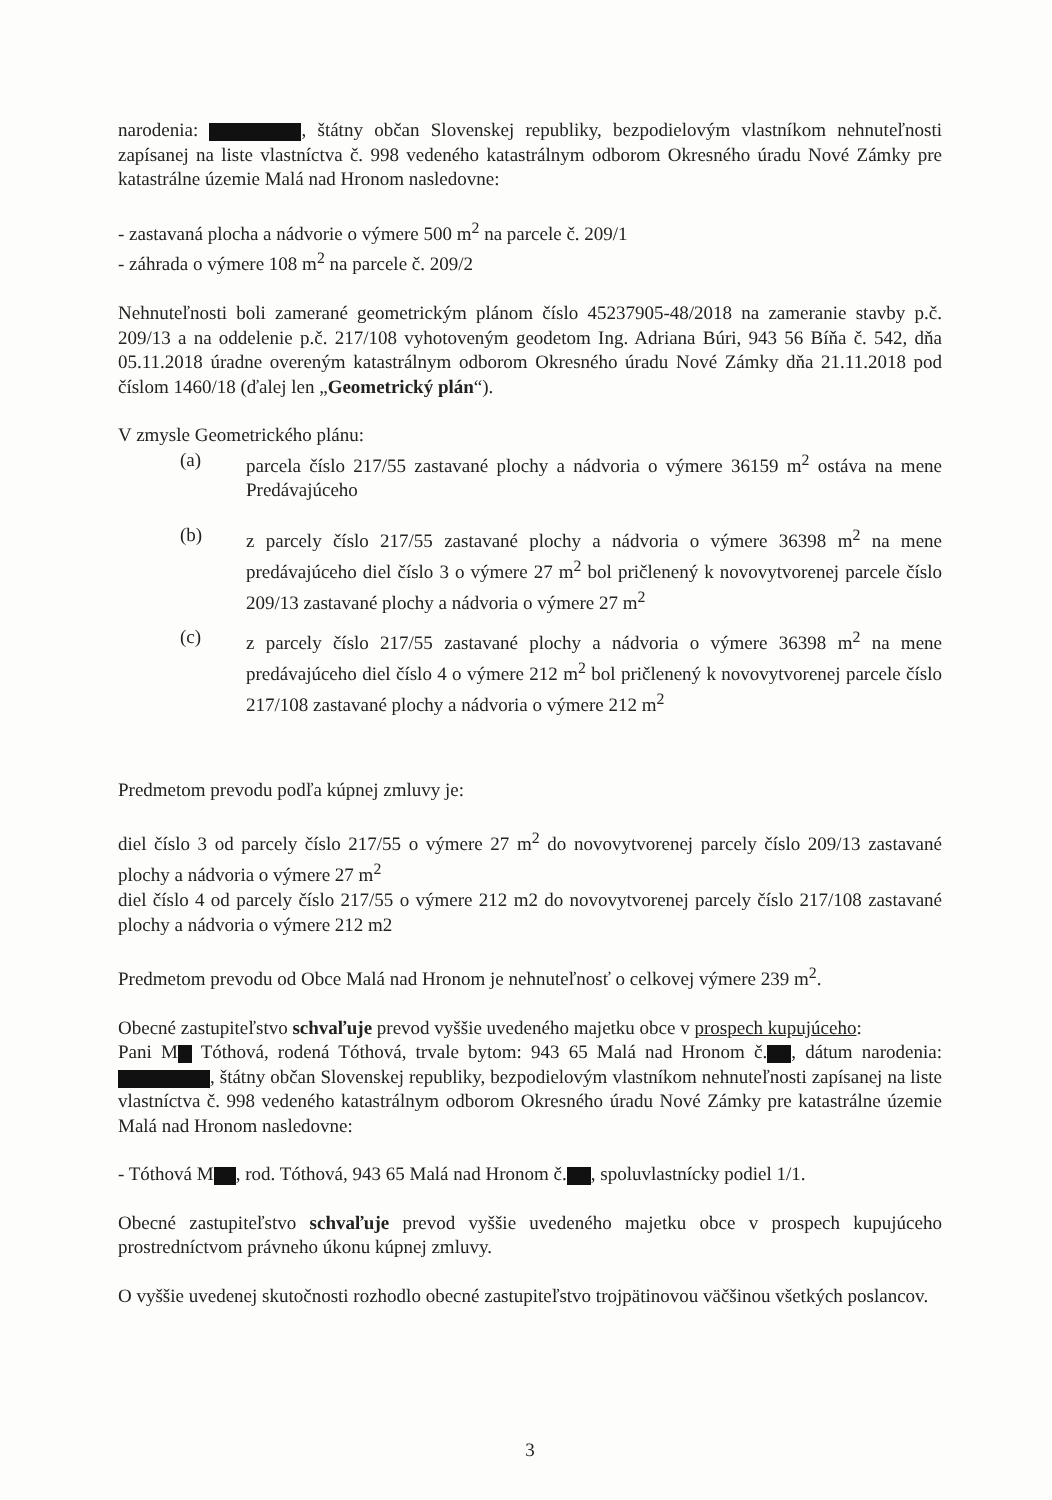narodenia: , štátny občan Slovenskej republiky, bezpodielovým vlastníkom nehnuteľnosti zapísanej na liste vlastníctva č. 998 vedeného katastrálnym odborom Okresného úradu Nové Zámky pre katastrálne územie Malá nad Hronom nasledovne:
- zastavaná plocha a nádvorie o výmere 500 m<sup>2</sup> na parcele č. 209/1
- záhrada o výmere 108 m<sup>2</sup> na parcele č. 209/2
Nehnuteľnosti boli zamerané geometrickým plánom číslo 45237905-48/2018 na zameranie stavby p.č. 209/13 a na oddelenie p.č. 217/108 vyhotoveným geodetom Ing. Adriana Búri, 943 56 Bíňa č. 542, dňa 05.11.2018 úradne overeným katastrálnym odborom Okresného úradu Nové Zámky dňa 21.11.2018 pod číslom 1460/18 (ďalej len „Geometrický plán“).
V zmysle Geometrického plánu:
(a) parcela číslo 217/55 zastavané plochy a nádvoria o výmere 36159 m<sup>2</sup> ostáva na mene Predávajúceho
(b) z parcely číslo 217/55 zastavané plochy a nádvoria o výmere 36398 m<sup>2</sup> na mene predávajúceho diel číslo 3 o výmere 27 m<sup>2</sup> bol pričlenený k novovytvorenej parcele číslo 209/13 zastavané plochy a nádvoria o výmere 27 m<sup>2</sup>
(c) z parcely číslo 217/55 zastavané plochy a nádvoria o výmere 36398 m<sup>2</sup> na mene predávajúceho diel číslo 4 o výmere 212 m<sup>2</sup> bol pričlenený k novovytvorenej parcele číslo 217/108 zastavané plochy a nádvoria o výmere 212 m<sup>2</sup>
Predmetom prevodu podľa kúpnej zmluvy je:
diel číslo 3 od parcely číslo 217/55 o výmere 27 m<sup>2</sup> do novovytvorenej parcely číslo 209/13 zastavané plochy a nádvoria o výmere 27 m<sup>2</sup>
diel číslo 4 od parcely číslo 217/55 o výmere 212 m2 do novovytvorenej parcely číslo 217/108 zastavané plochy a nádvoria o výmere 212 m2
Predmetom prevodu od Obce Malá nad Hronom je nehnuteľnosť o celkovej výmere 239 m<sup>2</sup>.
Obecné zastupiteľstvo schvaľuje prevod vyššie uvedeného majetku obce v prospech kupujúceho:
Pani M Tóthová, rodená Tóthová, trvale bytom: 943 65 Malá nad Hronom č. , dátum narodenia: , štátny občan Slovenskej republiky, bezpodielovým vlastníkom nehnuteľnosti zapísanej na liste vlastníctva č. 998 vedeného katastrálnym odborom Okresného úradu Nové Zámky pre katastrálne územie Malá nad Hronom nasledovne:
- Tóthová M , rod. Tóthová, 943 65 Malá nad Hronom č. , spoluvlastnícky podiel 1/1.
Obecné zastupiteľstvo schvaľuje prevod vyššie uvedeného majetku obce v prospech kupujúceho prostredníctvom právneho úkonu kúpnej zmluvy.
O vyššie uvedenej skutočnosti rozhodlo obecné zastupiteľstvo trojpätinovou väčšinou všetkých poslancov.
3